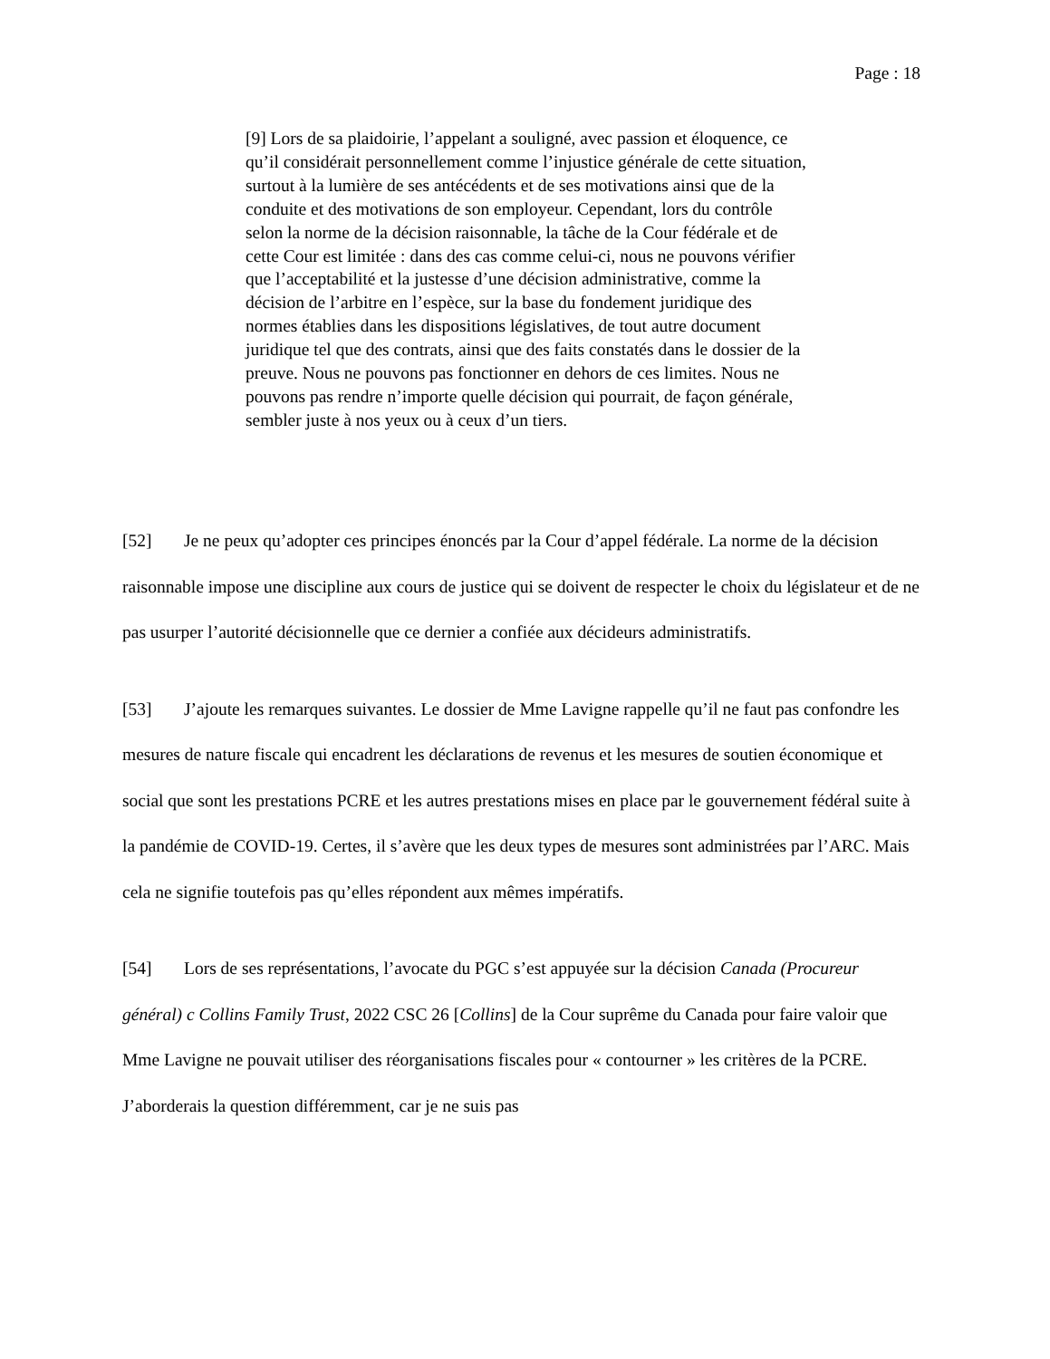Page : 18
[9] Lors de sa plaidoirie, l’appelant a souligné, avec passion et éloquence, ce qu’il considérait personnellement comme l’injustice générale de cette situation, surtout à la lumière de ses antécédents et de ses motivations ainsi que de la conduite et des motivations de son employeur. Cependant, lors du contrôle selon la norme de la décision raisonnable, la tâche de la Cour fédérale et de cette Cour est limitée : dans des cas comme celui-ci, nous ne pouvons vérifier que l’acceptabilité et la justesse d’une décision administrative, comme la décision de l’arbitre en l’espèce, sur la base du fondement juridique des normes établies dans les dispositions législatives, de tout autre document juridique tel que des contrats, ainsi que des faits constatés dans le dossier de la preuve. Nous ne pouvons pas fonctionner en dehors de ces limites. Nous ne pouvons pas rendre n’importe quelle décision qui pourrait, de façon générale, sembler juste à nos yeux ou à ceux d’un tiers.
[52] Je ne peux qu’adopter ces principes énoncés par la Cour d’appel fédérale. La norme de la décision raisonnable impose une discipline aux cours de justice qui se doivent de respecter le choix du législateur et de ne pas usurper l’autorité décisionnelle que ce dernier a confiée aux décideurs administratifs.
[53] J’ajoute les remarques suivantes. Le dossier de Mme Lavigne rappelle qu’il ne faut pas confondre les mesures de nature fiscale qui encadrent les déclarations de revenus et les mesures de soutien économique et social que sont les prestations PCRE et les autres prestations mises en place par le gouvernement fédéral suite à la pandémie de COVID-19. Certes, il s’avère que les deux types de mesures sont administrées par l’ARC. Mais cela ne signifie toutefois pas qu’elles répondent aux mêmes impératifs.
[54] Lors de ses représentations, l’avocate du PGC s’est appuyée sur la décision Canada (Procureur général) c Collins Family Trust, 2022 CSC 26 [Collins] de la Cour suprême du Canada pour faire valoir que Mme Lavigne ne pouvait utiliser des réorganisations fiscales pour « contourner » les critères de la PCRE. J’aborderais la question différemment, car je ne suis pas